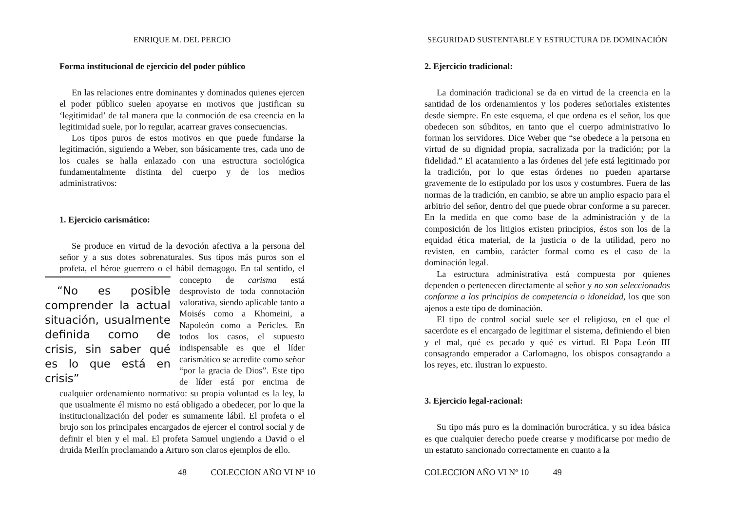ENRIQUE M. DEL PERCIO
Forma institucional de ejercicio del poder público
En las relaciones entre dominantes y dominados quienes ejercen el poder público suelen apoyarse en motivos que justifican su ‘legitimidad’ de tal manera que la conmoción de esa creencia en la legitimidad suele, por lo regular, acarrear graves consecuencias.
Los tipos puros de estos motivos en que puede fundarse la legitimación, siguiendo a Weber, son básicamente tres, cada uno de los cuales se halla enlazado con una estructura sociológica fundamentalmente distinta del cuerpo y de los medios administrativos:
1. Ejercicio carismático:
Se produce en virtud de la devoción afectiva a la persona del señor y a sus dotes sobrenaturales. Sus tipos más puros son el profeta, el héroe guerrero o el hábil demagogo. En tal sentido, “No es posible comprender la actual situación, usualmente definida como de crisis, sin saber qué es lo que está en crisis” el concepto de carisma está desprovisto de toda connotación valorativa, siendo aplicable tanto a Moisés como a Khomeini, a Napoleón como a Pericles. En todos los casos, el supuesto indispensable es que el líder carismático se acredite como señor “por la gracia de Dios”. Este tipo de líder está por encima de cualquier ordenamiento normativo: su propia voluntad es la ley, la que usualmente él mismo no está obligado a obedecer, por lo que la institucionalización del poder es sumamente lábil. El profeta o el brujo son los principales encargados de ejercer el control social y de definir el bien y el mal. El profeta Samuel ungiendo a David o el druida Merlín proclamando a Arturo son claros ejemplos de ello.
48 COLECCION AÑO VI Nº 10
SEGURIDAD SUSTENTABLE Y ESTRUCTURA DE DOMINACIÓN
2. Ejercicio tradicional:
La dominación tradicional se da en virtud de la creencia en la santidad de los ordenamientos y los poderes señoriales existentes desde siempre. En este esquema, el que ordena es el señor, los que obedecen son súbditos, en tanto que el cuerpo administrativo lo forman los servidores. Dice Weber que “se obedece a la persona en virtud de su dignidad propia, sacralizada por la tradición; por la fidelidad.” El acatamiento a las órdenes del jefe está legitimado por la tradición, por lo que estas órdenes no pueden apartarse gravemente de lo estipulado por los usos y costumbres. Fuera de las normas de la tradición, en cambio, se abre un amplio espacio para el arbitrio del señor, dentro del que puede obrar conforme a su parecer. En la medida en que como base de la administración y de la composición de los litigios existen principios, éstos son los de la equidad ética material, de la justicia o de la utilidad, pero no revisten, en cambio, carácter formal como es el caso de la dominación legal.
La estructura administrativa está compuesta por quienes dependen o pertenecen directamente al señor y no son seleccionados conforme a los principios de competencia o idoneidad, los que son ajenos a este tipo de dominación.
El tipo de control social suele ser el religioso, en el que el sacerdote es el encargado de legitimar el sistema, definiendo el bien y el mal, qué es pecado y qué es virtud. El Papa León III consagrando emperador a Carlomagno, los obispos consagrando a los reyes, etc. ilustran lo expuesto.
3. Ejercicio legal-racional:
Su tipo más puro es la dominación burocrática, y su idea básica es que cualquier derecho puede crearse y modificarse por medio de un estatuto sancionado correctamente en cuanto a la
COLECCION AÑO VI Nº 10 49